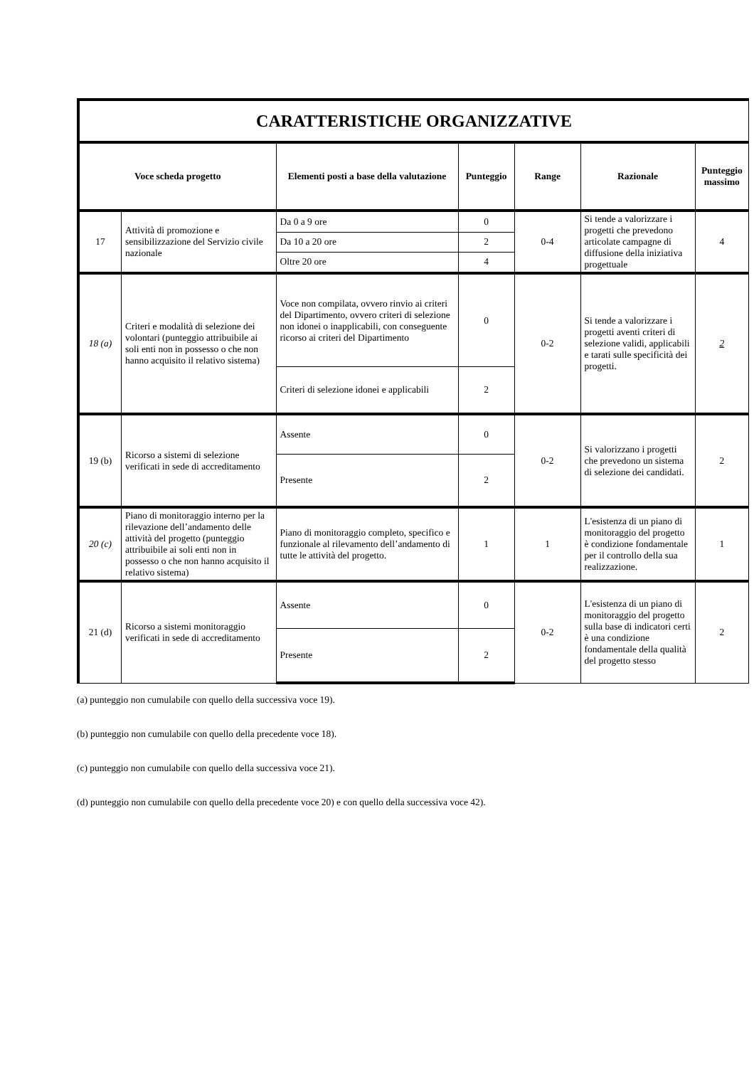| CARATTERISTICHE ORGANIZZATIVE | | | | | | |
| --- | --- | --- | --- | --- | --- | --- |
| Voce scheda progetto | | Elementi posti a base della valutazione | Punteggio | Range | Razionale | Punteggio massimo |
| 17 | Attività di promozione e sensibilizzazione del Servizio civile nazionale | Da 0 a 9 ore | 0 | 0-4 | Si tende a valorizzare i progetti che prevedono articolate campagne di diffusione della iniziativa progettuale | 4 |
| | | Da 10 a 20 ore | 2 | | | |
| | | Oltre 20 ore | 4 | | | |
| 18 (a) | Criteri e modalità di selezione dei volontari (punteggio attribuibile ai soli enti non in possesso o che non hanno acquisito il relativo sistema) | Voce non compilata, ovvero rinvio ai criteri del Dipartimento, ovvero criteri di selezione non idonei o inapplicabili, con conseguente ricorso ai criteri del Dipartimento | 0 | 0-2 | Si tende a valorizzare i progetti aventi criteri di selezione validi, applicabili e tarati sulle specificità dei progetti. | 2 |
| | | Criteri di selezione idonei e applicabili | 2 | | | |
| 19 (b) | Ricorso a sistemi di selezione verificati in sede di accreditamento | Assente | 0 | 0-2 | Si valorizzano i progetti che prevedono un sistema di selezione dei candidati. | 2 |
| | | Presente | 2 | | | |
| 20 (c) | Piano di monitoraggio interno per la rilevazione dell’andamento delle attività del progetto (punteggio attribuibile ai soli enti non in possesso o che non hanno acquisito il relativo sistema) | Piano di monitoraggio completo, specifico e funzionale al rilevamento dell’andamento di tutte le attività del progetto. | 1 | 1 | L'esistenza di un piano di monitoraggio del progetto è condizione fondamentale per il controllo della sua realizzazione. | 1 |
| 21 (d) | Ricorso a sistemi monitoraggio verificati in sede di accreditamento | Assente | 0 | 0-2 | L'esistenza di un piano di monitoraggio del progetto sulla base di indicatori certi è una condizione fondamentale della qualità del progetto stesso | 2 |
| | | Presente | 2 | | | |
(a) punteggio non cumulabile con quello della successiva voce 19).
(b) punteggio non cumulabile con quello della precedente voce 18).
(c) punteggio non cumulabile con quello della successiva voce 21).
(d) punteggio non cumulabile con quello della precedente voce 20) e con quello della successiva voce 42).